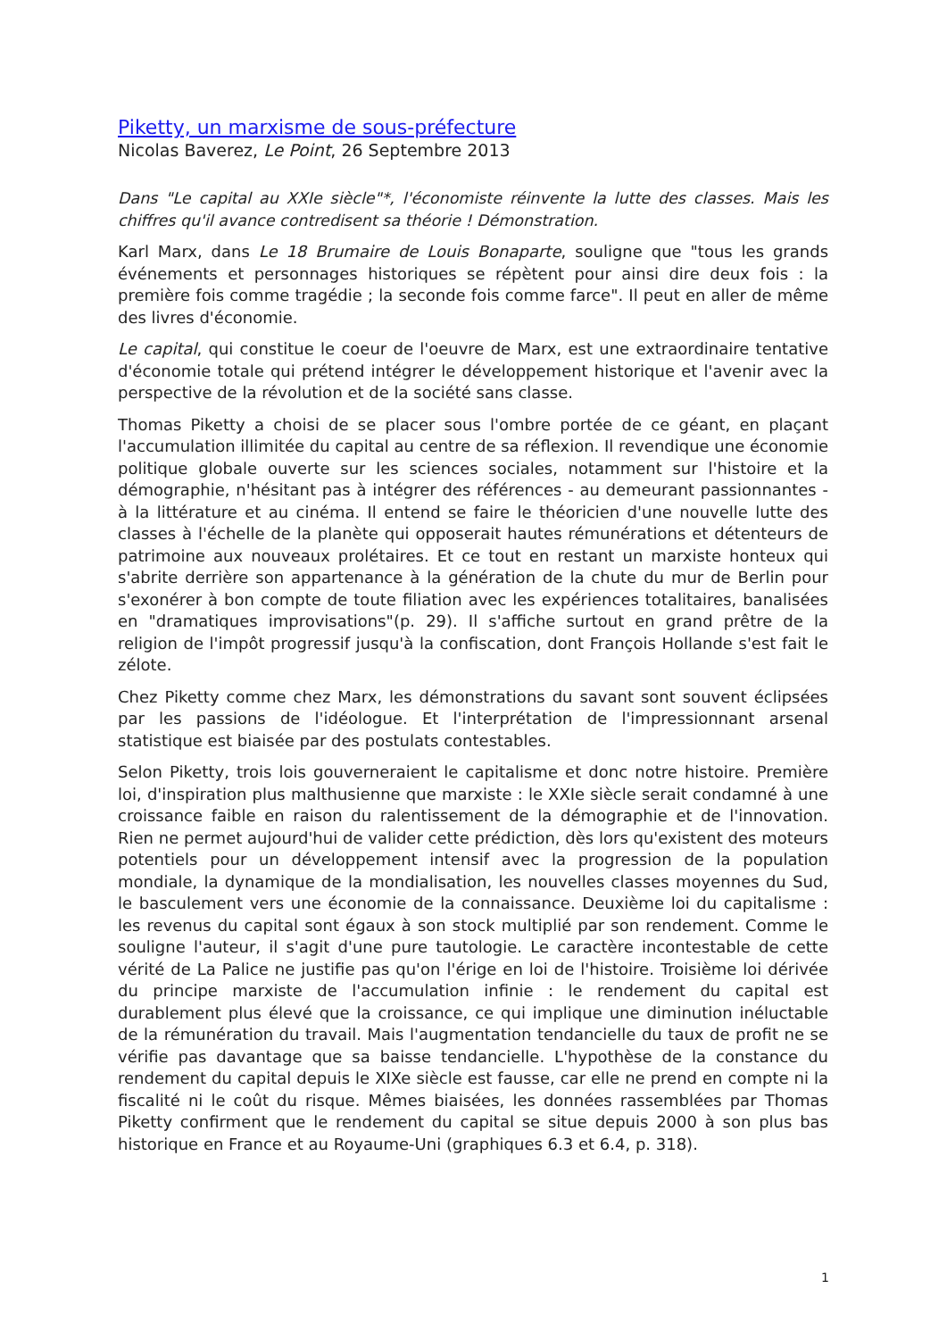Piketty, un marxisme de sous-préfecture
Nicolas Baverez, Le Point, 26 Septembre 2013
Dans "Le capital au XXIe siècle"*, l'économiste réinvente la lutte des classes. Mais les chiffres qu'il avance contredisent sa théorie ! Démonstration.
Karl Marx, dans Le 18 Brumaire de Louis Bonaparte, souligne que "tous les grands événements et personnages historiques se répètent pour ainsi dire deux fois : la première fois comme tragédie ; la seconde fois comme farce". Il peut en aller de même des livres d'économie.
Le capital, qui constitue le coeur de l'oeuvre de Marx, est une extraordinaire tentative d'économie totale qui prétend intégrer le développement historique et l'avenir avec la perspective de la révolution et de la société sans classe.
Thomas Piketty a choisi de se placer sous l'ombre portée de ce géant, en plaçant l'accumulation illimitée du capital au centre de sa réflexion. Il revendique une économie politique globale ouverte sur les sciences sociales, notamment sur l'histoire et la démographie, n'hésitant pas à intégrer des références - au demeurant passionnantes - à la littérature et au cinéma. Il entend se faire le théoricien d'une nouvelle lutte des classes à l'échelle de la planète qui opposerait hautes rémunérations et détenteurs de patrimoine aux nouveaux prolétaires. Et ce tout en restant un marxiste honteux qui s'abrite derrière son appartenance à la génération de la chute du mur de Berlin pour s'exonérer à bon compte de toute filiation avec les expériences totalitaires, banalisées en "dramatiques improvisations"(p. 29). Il s'affiche surtout en grand prêtre de la religion de l'impôt progressif jusqu'à la confiscation, dont François Hollande s'est fait le zélote.
Chez Piketty comme chez Marx, les démonstrations du savant sont souvent éclipsées par les passions de l'idéologue. Et l'interprétation de l'impressionnant arsenal statistique est biaisée par des postulats contestables.
Selon Piketty, trois lois gouverneraient le capitalisme et donc notre histoire. Première loi, d'inspiration plus malthusienne que marxiste : le XXIe siècle serait condamné à une croissance faible en raison du ralentissement de la démographie et de l'innovation. Rien ne permet aujourd'hui de valider cette prédiction, dès lors qu'existent des moteurs potentiels pour un développement intensif avec la progression de la population mondiale, la dynamique de la mondialisation, les nouvelles classes moyennes du Sud, le basculement vers une économie de la connaissance. Deuxième loi du capitalisme : les revenus du capital sont égaux à son stock multiplié par son rendement. Comme le souligne l'auteur, il s'agit d'une pure tautologie. Le caractère incontestable de cette vérité de La Palice ne justifie pas qu'on l'érige en loi de l'histoire. Troisième loi dérivée du principe marxiste de l'accumulation infinie : le rendement du capital est durablement plus élevé que la croissance, ce qui implique une diminution inéluctable de la rémunération du travail. Mais l'augmentation tendancielle du taux de profit ne se vérifie pas davantage que sa baisse tendancielle. L'hypothèse de la constance du rendement du capital depuis le XIXe siècle est fausse, car elle ne prend en compte ni la fiscalité ni le coût du risque. Mêmes biaisées, les données rassemblées par Thomas Piketty confirment que le rendement du capital se situe depuis 2000 à son plus bas historique en France et au Royaume-Uni (graphiques 6.3 et 6.4, p. 318).
1